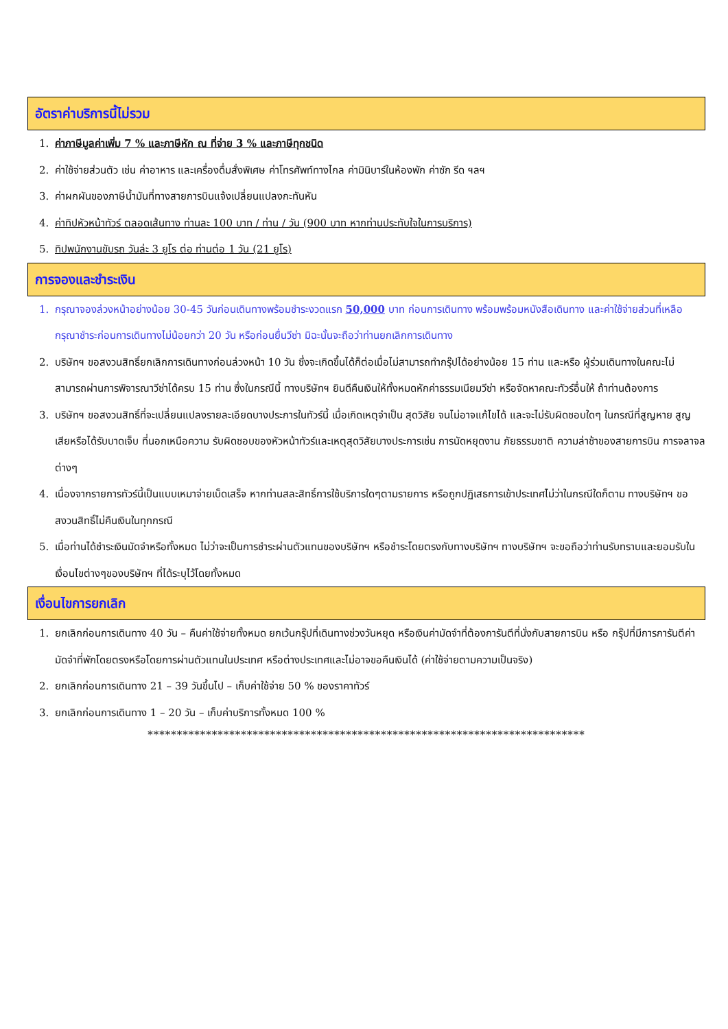อัตราค่าบริการนี้ไม่รวม
1. ค่าภาษีมูลค่าเพิ่ม 7 % และภาษีหัก ณ ที่จ่าย 3 % และภาษีทุกชนิด
2. ค่าใช้จ่ายส่วนตัว เช่น ค่าอาหาร และเครื่องดื่มสั่งพิเศษ ค่าโทรศัพท์ทางไกล ค่ามินิบาร์ในห้องพัก ค่าซัก รีด ฯลฯ
3. ค่าผกผันของภาษีน้ำมันที่ทางสายการบินแจ้งเปลี่ยนแปลงกะทันหัน
4. ค่าทิปหัวหน้าทัวร์ ตลอดเส้นทาง ท่านละ 100 บาท / ท่าน / วัน (900 บาท หากท่านประทับใจในการบริการ)
5. ทิปพนักงานขับรถ วันล่ะ 3 ยูโร ต่อ ท่านต่อ 1 วัน (21 ยูโร)
การจองและชำระเงิน
1. กรุณาจองล่วงหน้าอย่างน้อย 30-45 วันก่อนเดินทางพร้อมชำระงวดแรก 50,000 บาท ก่อนการเดินทาง พร้อมพร้อมหนังสือเดินทาง และค่าใช้จ่ายส่วนที่เหลือกรุณาชำระก่อนการเดินทางไม่น้อยกว่า 20 วัน หรือก่อนยื่นวีซ่า มิฉะนั้นจะถือว่าท่านยกเลิกการเดินทาง
2. บริษัทฯ ขอสงวนสิทธิ์ยกเลิกการเดินทางก่อนล่วงหน้า 10 วัน ซึ่งจะเกิดขึ้นได้ก็ต่อเมื่อไม่สามารถทำกรุ๊ปได้อย่างน้อย 15 ท่าน และหรือ ผู้ร่วมเดินทางในคณะไม่สามารถผ่านการพิจารณาวีซ่าได้ครบ 15 ท่าน ซึ่งในกรณีนี้ ทางบริษัทฯ ยินดีคืนเงินให้ทั้งหมดหักค่าธรรมเนียมวีซ่า หรือจัดหาคณะทัวร์อื่นให้ ถ้าท่านต้องการ
3. บริษัทฯ ขอสงวนสิทธิ์ที่จะเปลี่ยนแปลงรายละเอียดบางประการในทัวร์นี้ เมื่อเกิดเหตุจำเป็น สุดวิสัย จนไม่อาจแก้ไขได้ และจะไม่รับผิดชอบใดๆ ในกรณีที่สูญหาย สูญเสียหรือได้รับบาดเจ็บ ที่นอกเหนือความ รับผิดชอบของหัวหน้าทัวร์และเหตุสุดวิสัยบางประการเช่น การนัดหยุดงาน ภัยธรรมชาติ ความล่าช้าของสายการบิน การจลาจลต่างๆ
4. เนื่องจากรายการทัวร์นี้เป็นแบบเหมาจ่ายเบ็ดเสร็จ หากท่านสละสิทธิ์การใช้บริการใดๆตามรายการ หรือถูกปฏิเสธการเข้าประเทศไม่ว่าในกรณีใดก็ตาม ทางบริษัทฯ ขอสงวนสิทธิ์ไม่คืนเงินในทุกกรณี
5. เมื่อท่านได้ชำระเงินมัดจำหรือทั้งหมด ไม่ว่าจะเป็นการชำระผ่านตัวแทนของบริษัทฯ หรือชำระโดยตรงกับทางบริษัทฯ ทางบริษัทฯ จะขอถือว่าท่านรับทราบและยอมรับในเงื่อนไขต่างๆของบริษัทฯ ที่ได้ระบุไว้โดยทั้งหมด
เงื่อนไขการยกเลิก
1. ยกเลิกก่อนการเดินทาง 40 วัน – คืนค่าใช้จ่ายทั้งหมด ยกเว้นกรุ๊ปที่เดินทางช่วงวันหยุด หรือเงินค่ามัดจำที่ต้องการันตีที่นั่งกับสายการบิน หรือ กรุ๊ปที่มีการการันตีค่ามัดจำที่พักโดยตรงหรือโดยการผ่านตัวแทนในประเทศ หรือต่างประเทศและไม่อาจขอคืนเงินได้ (ค่าใช้จ่ายตามความเป็นจริง)
2. ยกเลิกก่อนการเดินทาง 21 – 39 วันขึ้นไป – เก็บค่าใช้จ่าย 50 % ของราคาทัวร์
3. ยกเลิกก่อนการเดินทาง 1 – 20 วัน – เก็บค่าบริการทั้งหมด 100 %
***************************************************************************